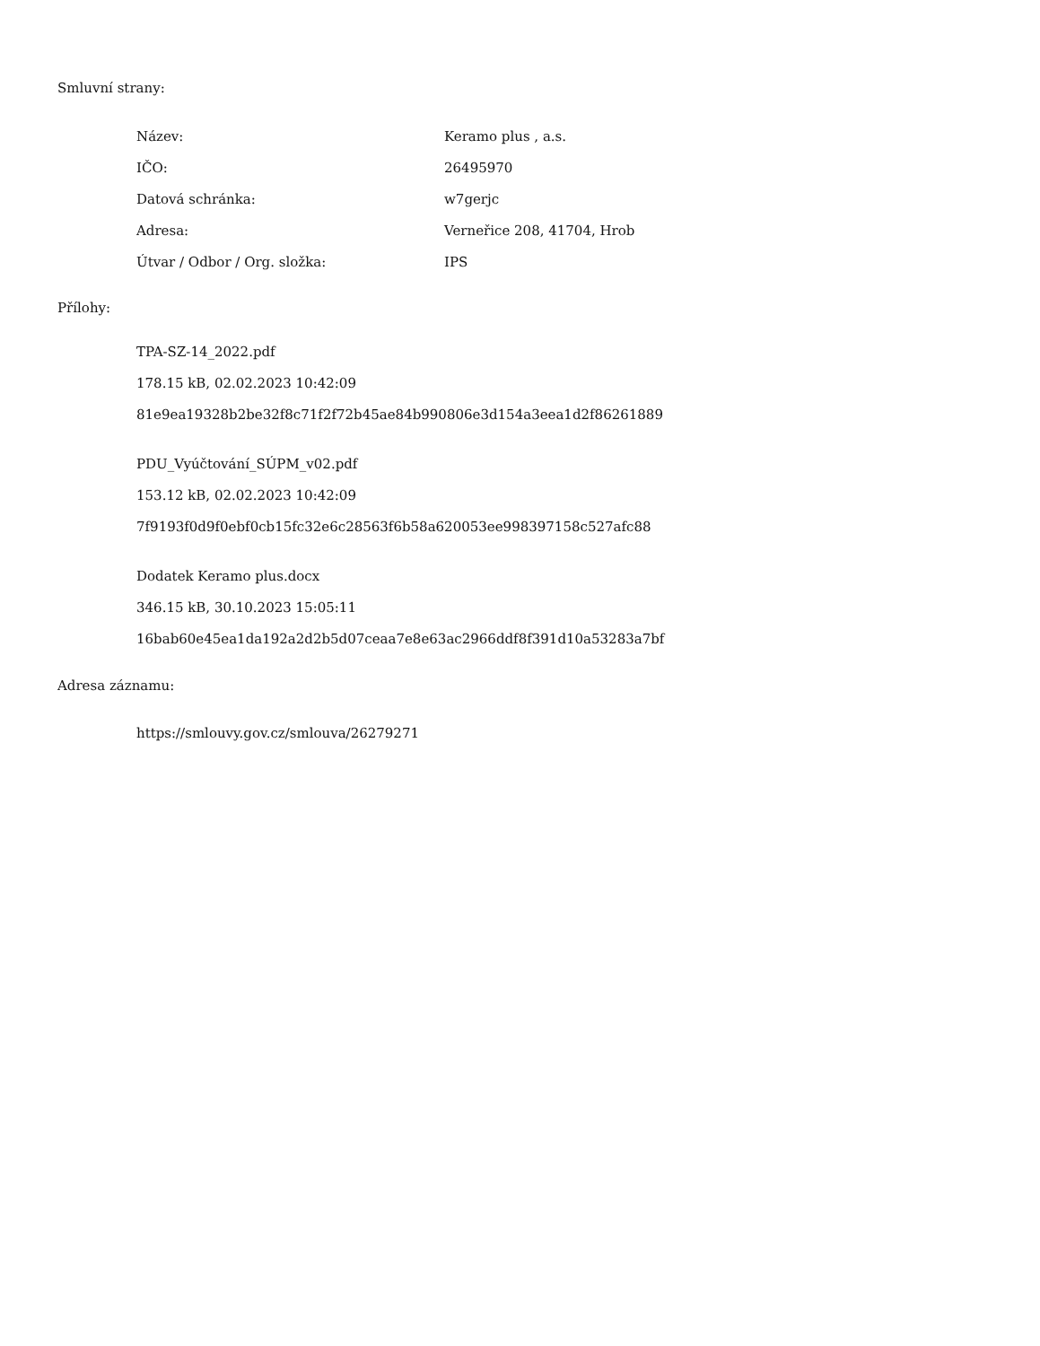Smluvní strany:
| Název: | Keramo plus , a.s. |
| IČO: | 26495970 |
| Datová schránka: | w7gerjc |
| Adresa: | Verneřice 208, 41704, Hrob |
| Útvar / Odbor / Org. složka: | IPS |
Přílohy:
TPA-SZ-14_2022.pdf
178.15 kB, 02.02.2023 10:42:09
81e9ea19328b2be32f8c71f2f72b45ae84b990806e3d154a3eea1d2f86261889
PDU_Vyúčtování_SÚPM_v02.pdf
153.12 kB, 02.02.2023 10:42:09
7f9193f0d9f0ebf0cb15fc32e6c28563f6b58a620053ee998397158c527afc88
Dodatek Keramo plus.docx
346.15 kB, 30.10.2023 15:05:11
16bab60e45ea1da192a2d2b5d07ceaa7e8e63ac2966ddf8f391d10a53283a7bf
Adresa záznamu:
https://smlouvy.gov.cz/smlouva/26279271